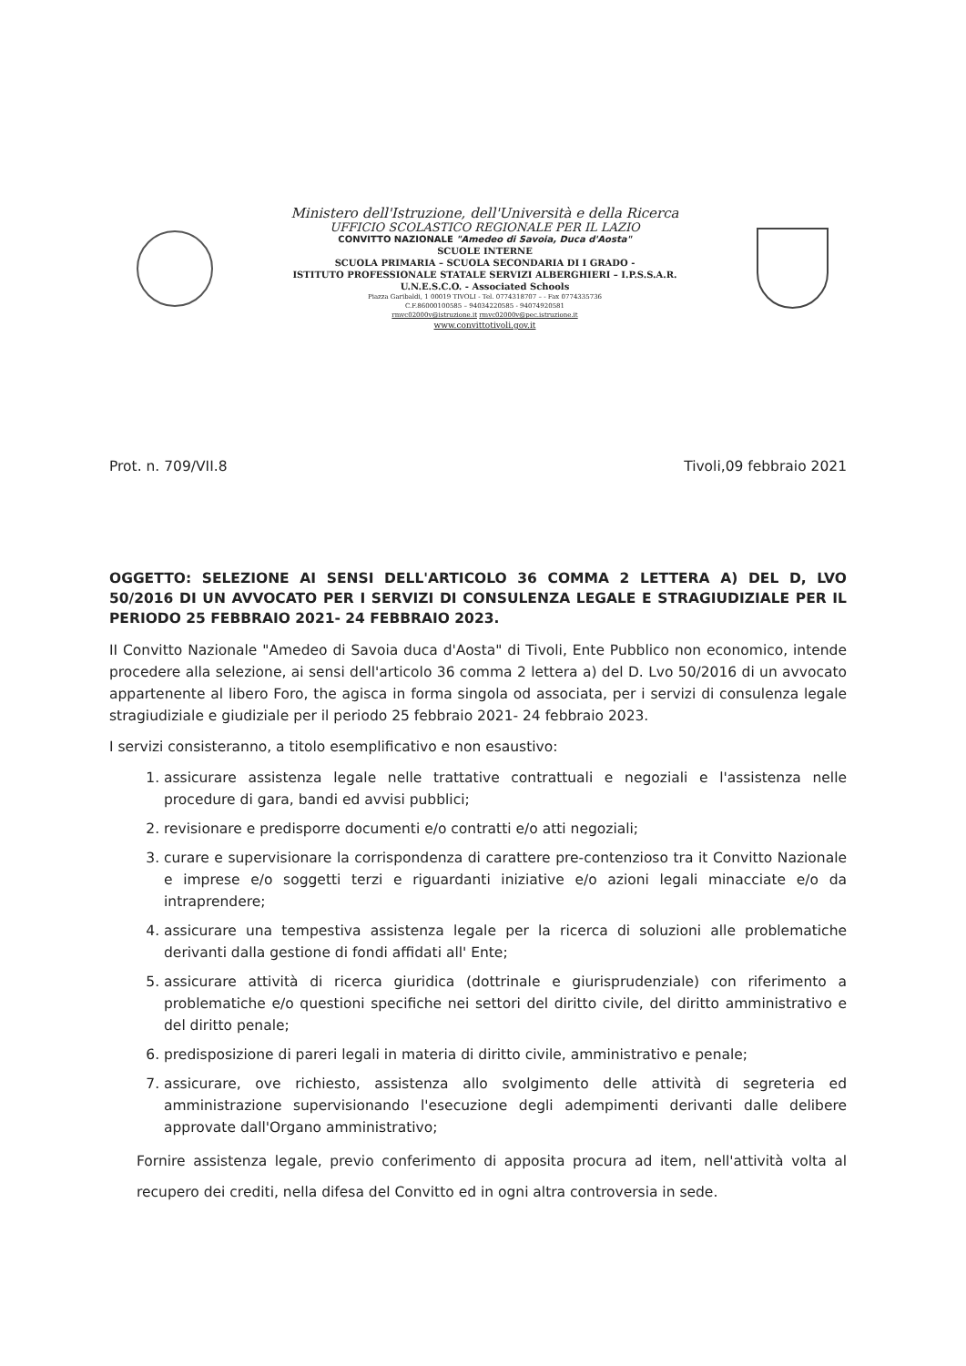Ministero dell'Istruzione, dell'Università e della Ricerca
UFFICIO SCOLASTICO REGIONALE PER IL LAZIO
CONVITTO NAZIONALE "Amedeo di Savoia, Duca d'Aosta"
SCUOLE INTERNE
SCUOLA PRIMARIA – SCUOLA SECONDARIA DI I GRADO -
ISTITUTO PROFESSIONALE STATALE SERVIZI ALBERGHIERI – I.P.S.S.A.R.
U.N.E.S.C.O. - Associated Schools
Piazza Garibaldi, 1 00019 TIVOLI - Tel. 0774318707 – - Fax 0774335736
C.F.86000100585 – 94034220585 - 94074920581
rmvc02000v@istruzione.it rmvc02000v@pec.istruzione.it
www.convittotivoli.gov.it
Prot. n. 709/VII.8 Tivoli,09 febbraio 2021
OGGETTO: SELEZIONE AI SENSI DELL'ARTICOLO 36 COMMA 2 LETTERA A) DEL D, LVO 50/2016 DI UN AVVOCATO PER I SERVIZI DI CONSULENZA LEGALE E STRAGIUDIZIALE PER IL PERIODO 25 FEBBRAIO 2021- 24 FEBBRAIO 2023.
II Convitto Nazionale "Amedeo di Savoia duca d'Aosta" di Tivoli, Ente Pubblico non economico, intende procedere alla selezione, ai sensi dell'articolo 36 comma 2 lettera a) del D. Lvo 50/2016 di un avvocato appartenente al libero Foro, the agisca in forma singola od associata, per i servizi di consulenza legale stragiudiziale e giudiziale per il periodo 25 febbraio 2021- 24 febbraio 2023.
I servizi consisteranno, a titolo esemplificativo e non esaustivo:
1. assicurare assistenza legale nelle trattative contrattuali e negoziali e l'assistenza nelle procedure di gara, bandi ed avvisi pubblici;
2. revisionare e predisporre documenti e/o contratti e/o atti negoziali;
3. curare e supervisionare la corrispondenza di carattere pre-contenzioso tra it Convitto Nazionale e imprese e/o soggetti terzi e riguardanti iniziative e/o azioni legali minacciate e/o da intraprendere;
4. assicurare una tempestiva assistenza legale per la ricerca di soluzioni alle problematiche derivanti dalla gestione di fondi affidati all' Ente;
5. assicurare attività di ricerca giuridica (dottrinale e giurisprudenziale) con riferimento a problematiche e/o questioni specifiche nei settori del diritto civile, del diritto amministrativo e del diritto penale;
6. predisposizione di pareri legali in materia di diritto civile, amministrativo e penale;
7. assicurare, ove richiesto, assistenza allo svolgimento delle attività di segreteria ed amministrazione supervisionando l'esecuzione degli adempimenti derivanti dalle delibere approvate dall'Organo amministrativo;
Fornire assistenza legale, previo conferimento di apposita procura ad item, nell'attività volta al recupero dei crediti, nella difesa del Convitto ed in ogni altra controversia in sede.